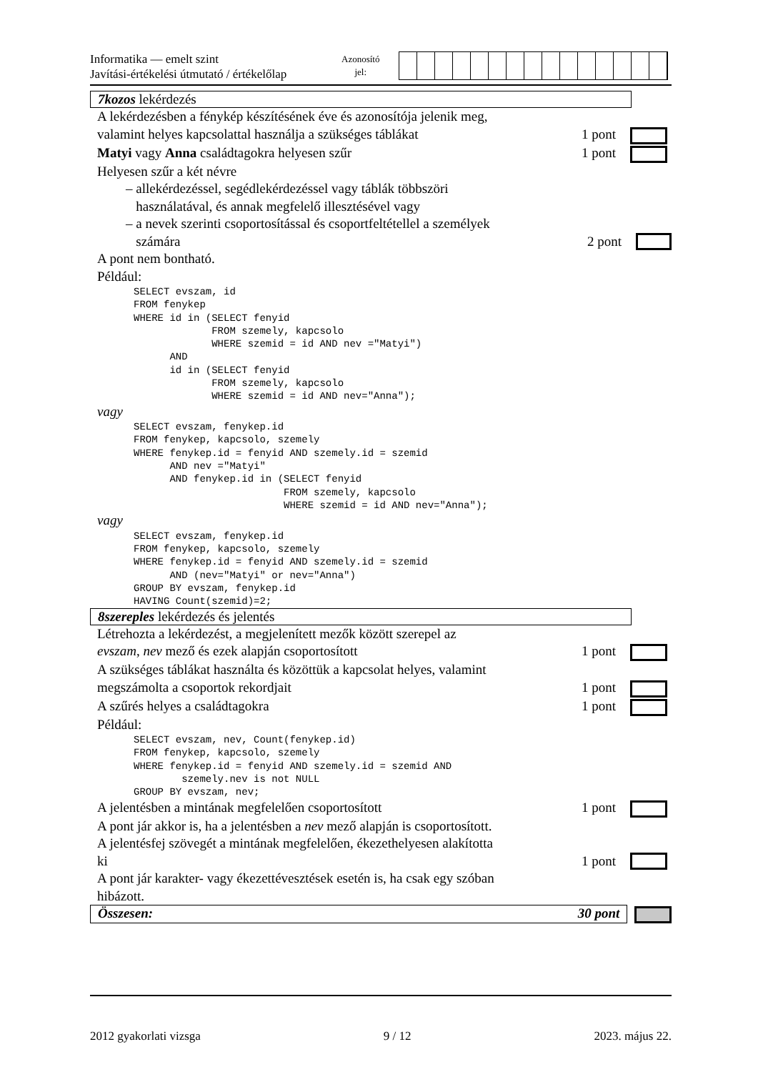Informatika — emelt szint
Javítási-értékelési útmutató / értékelőlap
Azonosító
jel:
7kozos lekérdezés
A lekérdezésben a fénykép készítésének éve és azonosítója jelenik meg,
valamint helyes kapcsolattal használja a szükséges táblákat
1 pont
Matyi vagy Anna családtagokra helyesen szűr 1 pont
Helyesen szűr a két névre
– allekérdezéssel, segédlekérdezéssel vagy táblák többszöri
használatával, és annak megfelelő illesztésével vagy
– a nevek szerinti csoportosítással és csoportfeltétellel a személyek
számára
2 pont
A pont nem bontható.
Például:
SELECT evszam, id
FROM fenykep
WHERE id in (SELECT fenyid
             FROM szemely, kapcsolo
             WHERE szemid = id AND nev ="Matyi")
      AND
      id in (SELECT fenyid
             FROM szemely, kapcsolo
             WHERE szemid = id AND nev="Anna");
vagy
SELECT evszam, fenykep.id
FROM fenykep, kapcsolo, szemely
WHERE fenykep.id = fenyid AND szemely.id = szemid
      AND nev ="Matyi"
      AND fenykep.id in (SELECT fenyid
                         FROM szemely, kapcsolo
                         WHERE szemid = id AND nev="Anna");
vagy
SELECT evszam, fenykep.id
FROM fenykep, kapcsolo, szemely
WHERE fenykep.id = fenyid AND szemely.id = szemid
      AND (nev="Matyi" or nev="Anna")
GROUP BY evszam, fenykep.id
HAVING Count(szemid)=2;
8szereples lekérdezés és jelentés
Létrehozta a lekérdezést, a megjelenített mezők között szerepel az
evszam, nev mező és ezek alapján csoportosított 1 pont
A szükséges táblákat használta és közöttük a kapcsolat helyes, valamint
megszámolta a csoportok rekordjait 1 pont
A szűrés helyes a családtagokra 1 pont
Például:
SELECT evszam, nev, Count(fenykep.id)
FROM fenykep, kapcsolo, szemely
WHERE fenykep.id = fenyid AND szemely.id = szemid AND
        szemely.nev is not NULL
GROUP BY evszam, nev;
A jelentésben a mintának megfelelően csoportosított 1 pont
A pont jár akkor is, ha a jelentésben a nev mező alapján is csoportosított.
A jelentésfej szövegét a mintának megfelelően, ékezethelyesen alakította
ki
1 pont
A pont jár karakter- vagy ékezettévesztések esetén is, ha csak egy szóban
hibázott.
Összesen: 30 pont
2012 gyakorlati vizsga 9 / 12 2023. május 22.